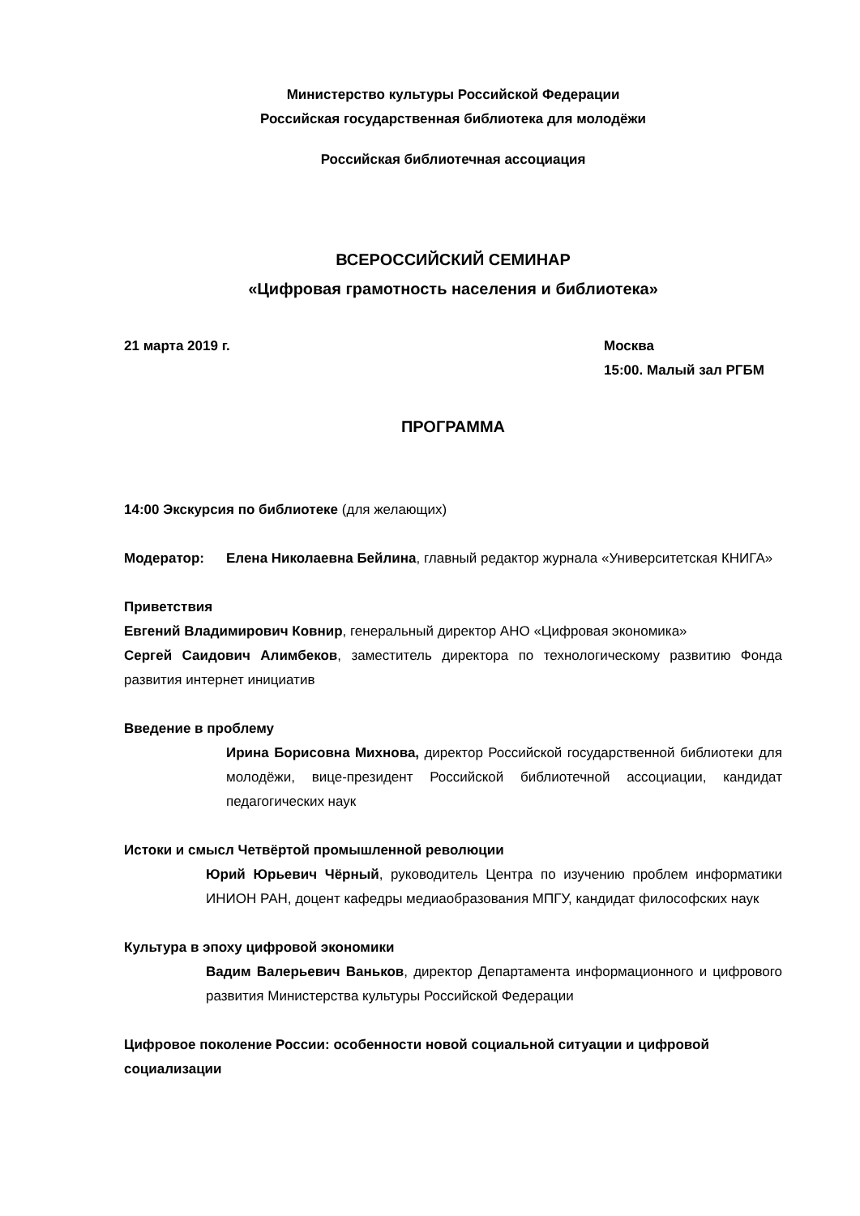Министерство культуры Российской Федерации
Российская государственная библиотека для молодёжи
Российская библиотечная ассоциация
ВСЕРОССИЙСКИЙ СЕМИНАР
«Цифровая грамотность населения и библиотека»
21 марта 2019 г. Москва
15:00. Малый зал РГБМ
ПРОГРАММА
14:00 Экскурсия по библиотеке (для желающих)
Модератор: Елена Николаевна Бейлина, главный редактор журнала «Университетская КНИГА»
Приветствия
Евгений Владимирович Ковнир, генеральный директор АНО «Цифровая экономика»
Сергей Саидович Алимбеков, заместитель директора по технологическому развитию Фонда развития интернет инициатив
Введение в проблему
Ирина Борисовна Михнова, директор Российской государственной библиотеки для молодёжи, вице-президент Российской библиотечной ассоциации, кандидат педагогических наук
Истоки и смысл Четвёртой промышленной революции
Юрий Юрьевич Чёрный, руководитель Центра по изучению проблем информатики ИНИОН РАН, доцент кафедры медиаобразования МПГУ, кандидат философских наук
Культура в эпоху цифровой экономики
Вадим Валерьевич Ваньков, директор Департамента информационного и цифрового развития Министерства культуры Российской Федерации
Цифровое поколение России: особенности новой социальной ситуации и цифровой социализации